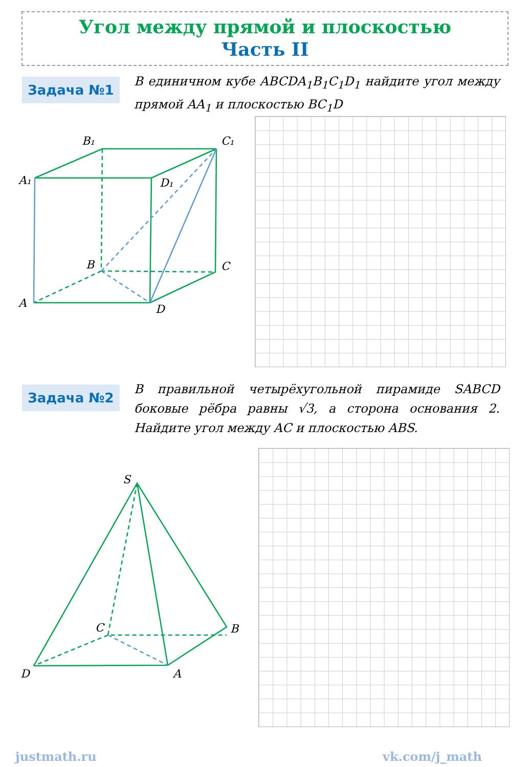Угол между прямой и плоскостью
Часть II
Задача №1
В единичном кубе ABCDA<sub>1</sub>B<sub>1</sub>C<sub>1</sub>D<sub>1</sub> найдите угол между прямой AA<sub>1</sub> и плоскостью BC<sub>1</sub>D
B₁
C₁
A₁
D₁
B
C
A
D
Задача №2
В правильной четырёхугольной пирамиде SABCD боковые рёбра равны √3, а сторона основания 2. Найдите угол между AC и плоскостью ABS.
S
C
B
D
A
justmath.ru vk.com/j_math